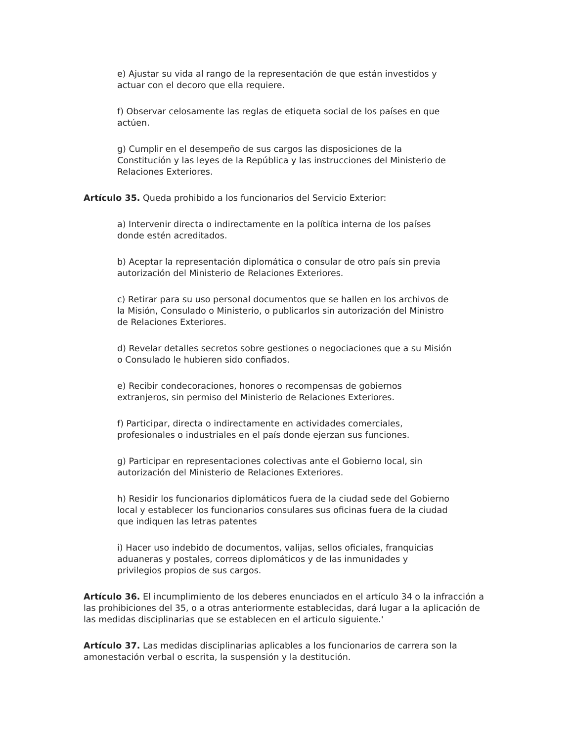e) Ajustar su vida al rango de la representación de que están investidos y actuar con el decoro que ella requiere.
f) Observar celosamente las reglas de etiqueta social de los países en que actúen.
g) Cumplir en el desempeño de sus cargos las disposiciones de la Constitución y las leyes de la República y las instrucciones del Ministerio de Relaciones Exteriores.
Artículo 35. Queda prohibido a los funcionarios del Servicio Exterior:
a) Intervenir directa o indirectamente en la política interna de los países donde estén acreditados.
b) Aceptar la representación diplomática o consular de otro país sin previa autorización del Ministerio de Relaciones Exteriores.
c) Retirar para su uso personal documentos que se hallen en los archivos de la Misión, Consulado o Ministerio, o publicarlos sin autorización del Ministro de Relaciones Exteriores.
d) Revelar detalles secretos sobre gestiones o negociaciones que a su Misión o Consulado le hubieren sido confiados.
e) Recibir condecoraciones, honores o recompensas de gobiernos extranjeros, sin permiso del Ministerio de Relaciones Exteriores.
f) Participar, directa o indirectamente en actividades comerciales, profesionales o industriales en el país donde ejerzan sus funciones.
g) Participar en representaciones colectivas ante el Gobierno local, sin autorización del Ministerio de Relaciones Exteriores.
h) Residir los funcionarios diplomáticos fuera de la ciudad sede del Gobierno local y establecer los funcionarios consulares sus oficinas fuera de la ciudad que indiquen las letras patentes
i) Hacer uso indebido de documentos, valijas, sellos oficiales, franquicias aduaneras y postales, correos diplomáticos y de las inmunidades y privilegios propios de sus cargos.
Artículo 36. El incumplimiento de los deberes enunciados en el artículo 34 o la infracción a las prohibiciones del 35, o a otras anteriormente establecidas, dará lugar a la aplicación de las medidas disciplinarias que se establecen en el articulo siguiente.'
Artículo 37. Las medidas disciplinarias aplicables a los funcionarios de carrera son la amonestación verbal o escrita, la suspensión y la destitución.